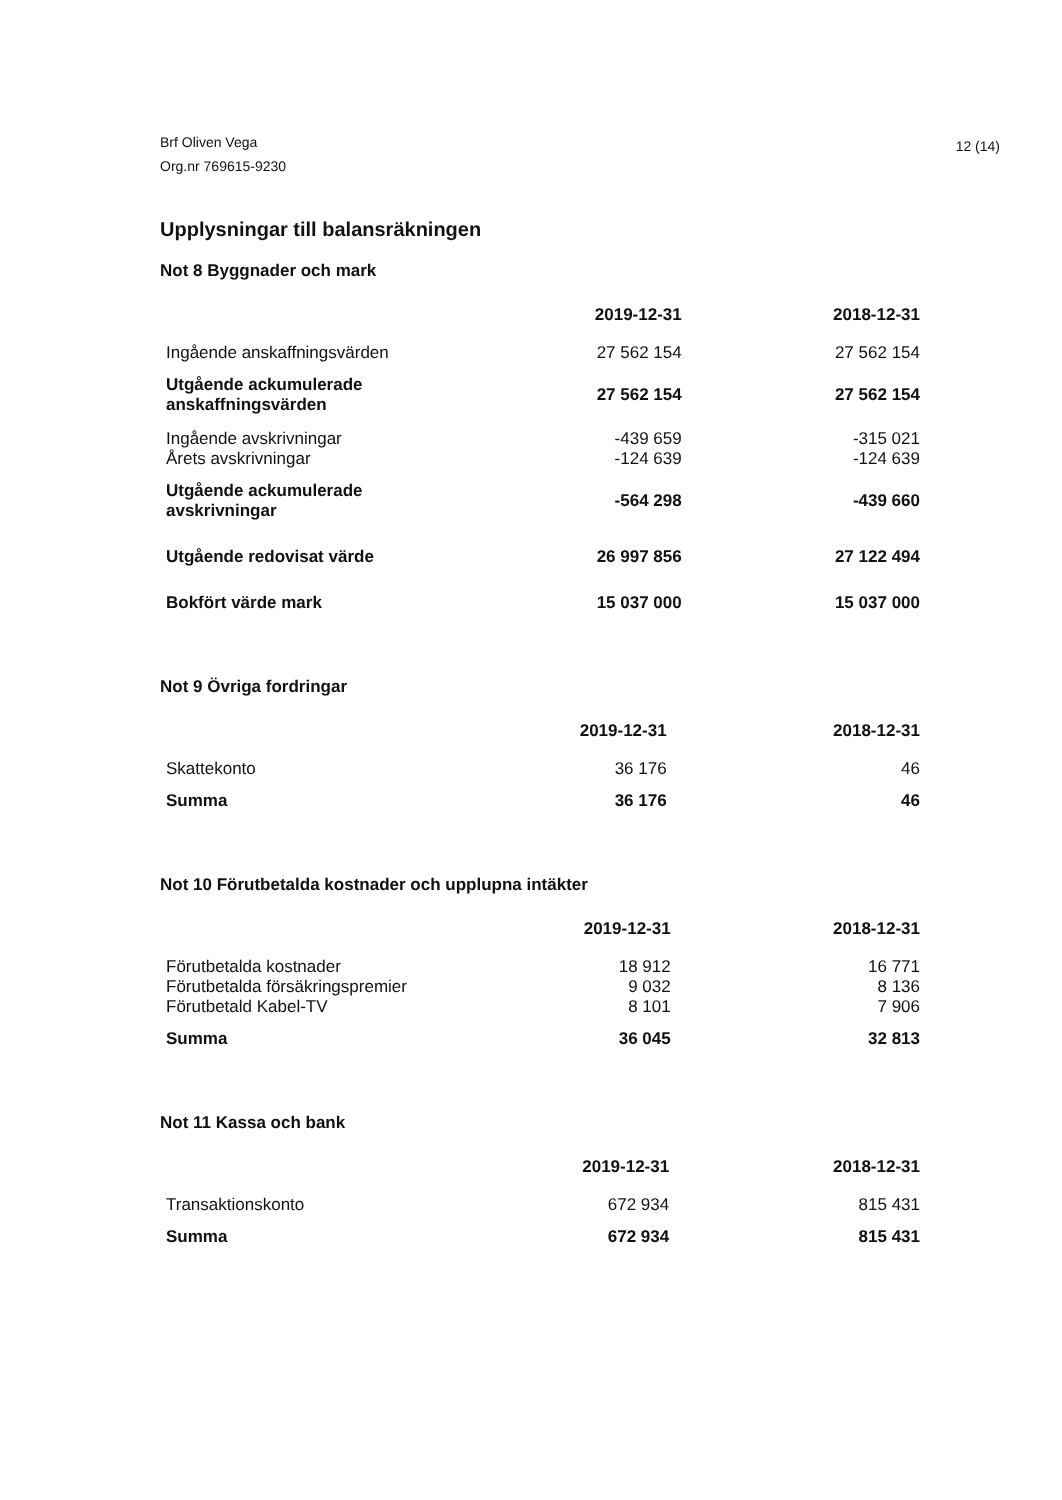Brf Oliven Vega
Org.nr 769615-9230
12 (14)
Upplysningar till balansräkningen
Not 8 Byggnader och mark
| | 2019-12-31 | 2018-12-31 |
| --- | --- | --- |
| Ingående anskaffningsvärden | 27 562 154 | 27 562 154 |
| Utgående ackumulerade anskaffningsvärden | 27 562 154 | 27 562 154 |
| Ingående avskrivningar | -439 659 | -315 021 |
| Årets avskrivningar | -124 639 | -124 639 |
| Utgående ackumulerade avskrivningar | -564 298 | -439 660 |
| Utgående redovisat värde | 26 997 856 | 27 122 494 |
| Bokfört värde mark | 15 037 000 | 15 037 000 |
Not 9 Övriga fordringar
| | 2019-12-31 | 2018-12-31 |
| --- | --- | --- |
| Skattekonto | 36 176 | 46 |
| Summa | 36 176 | 46 |
Not 10 Förutbetalda kostnader och upplupna intäkter
| | 2019-12-31 | 2018-12-31 |
| --- | --- | --- |
| Förutbetalda kostnader | 18 912 | 16 771 |
| Förutbetalda försäkringspremier | 9 032 | 8 136 |
| Förutbetald Kabel-TV | 8 101 | 7 906 |
| Summa | 36 045 | 32 813 |
Not 11 Kassa och bank
| | 2019-12-31 | 2018-12-31 |
| --- | --- | --- |
| Transaktionskonto | 672 934 | 815 431 |
| Summa | 672 934 | 815 431 |